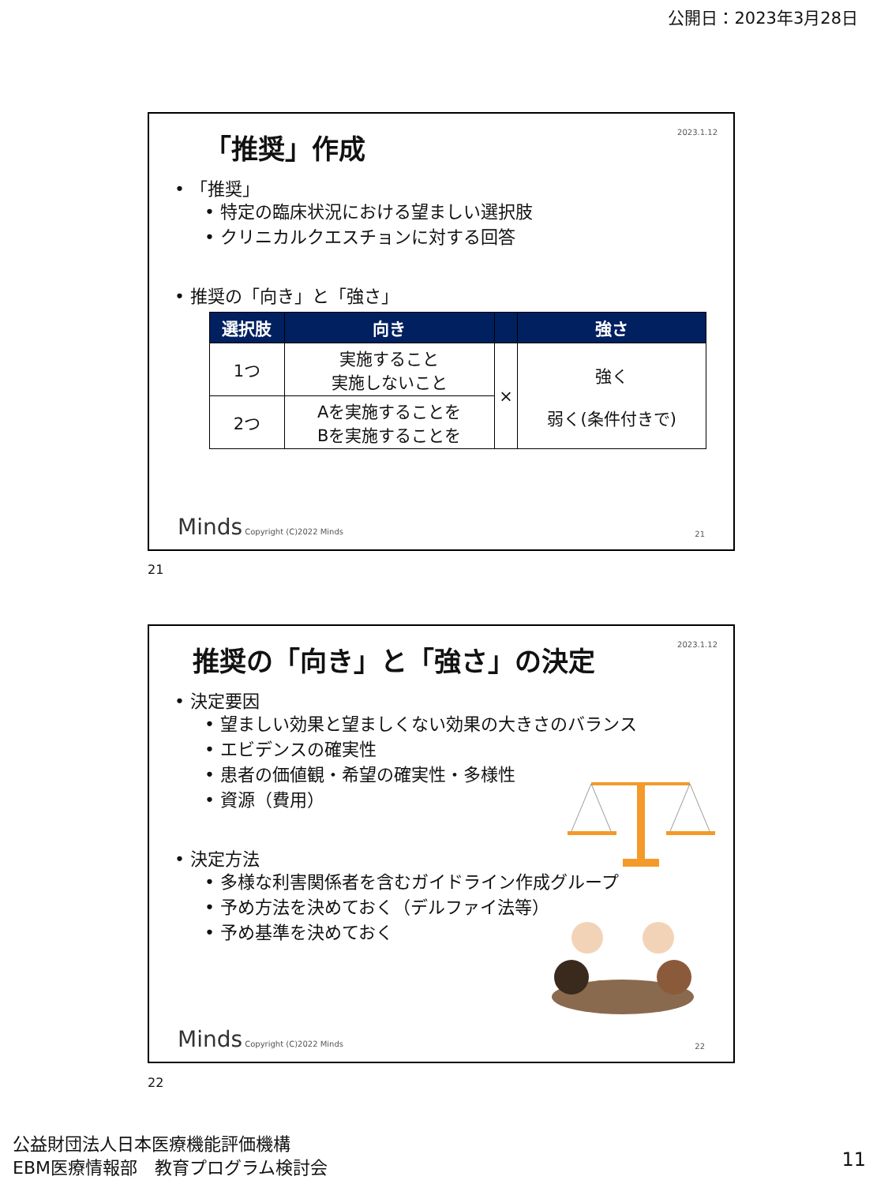公開日：2023年3月28日
2023.1.12
「推奨」作成
• 「推奨」
• 特定の臨床状況における望ましい選択肢
• クリニカルクエスチョンに対する回答
• 推奨の「向き」と「強さ」
| 選択肢 | 向き | | 強さ |
| --- | --- | --- | --- |
| 1つ | 実施すること 実施しないこと | × | 強く 弱く(条件付きで) |
| 2つ | Aを実施することを Bを実施することを | | |
Minds Copyright (C)2022 Minds 21
21
2023.1.12
推奨の「向き」と「強さ」の決定
• 決定要因
• 望ましい効果と望ましくない効果の大きさのバランス
• エビデンスの確実性
• 患者の価値観・希望の確実性・多様性
• 資源（費用）
• 決定方法
• 多様な利害関係者を含むガイドライン作成グループ
• 予め方法を決めておく（デルファイ法等）
• 予め基準を決めておく
Minds Copyright (C)2022 Minds 22
22
公益財団法人日本医療機能評価機構
EBM医療情報部　教育プログラム検討会
11